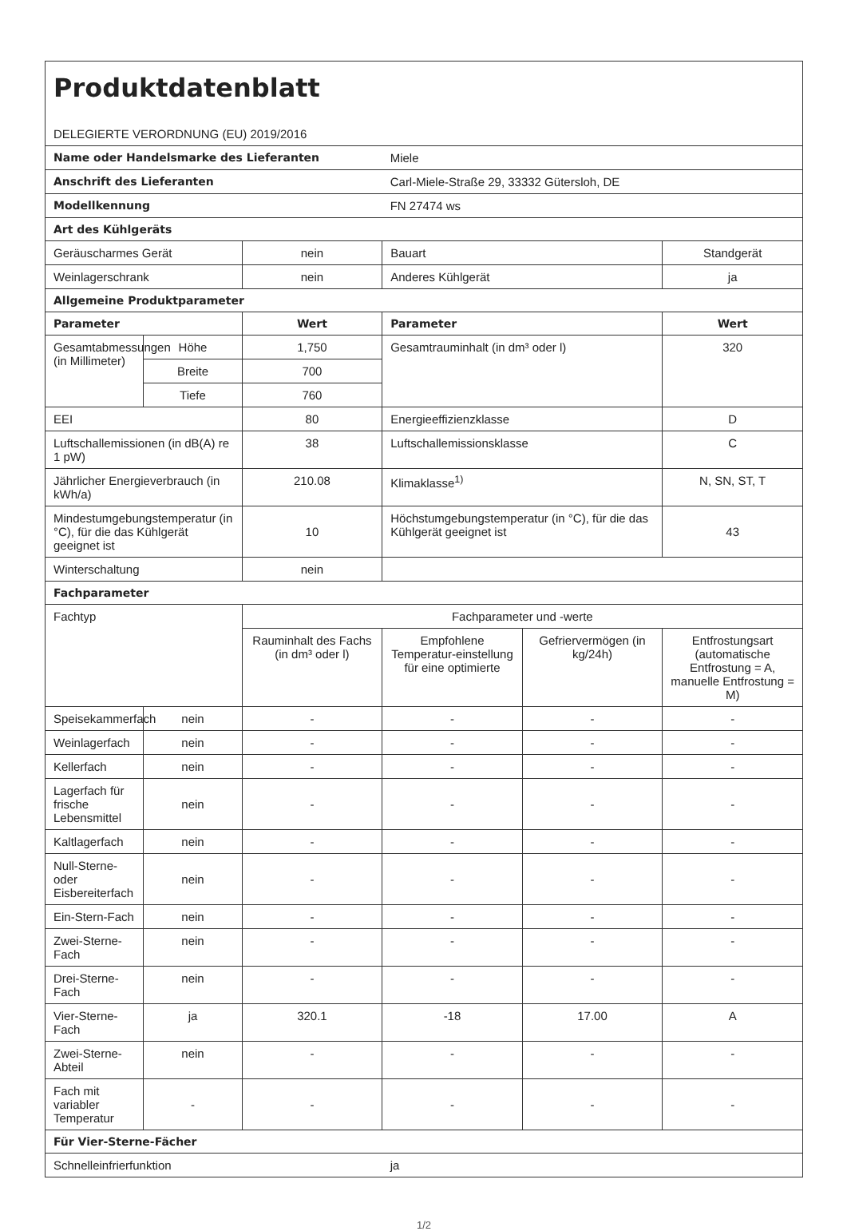| Produktdatenblatt DELEGIERTE VERORDNUNG (EU) 2019/2016 | | | | | |
| Name oder Handelsmarke des Lieferanten | | | Miele | | |
| Anschrift des Lieferanten | | | Carl-Miele-Straße 29, 33332 Gütersloh, DE | | |
| Modellkennung | | | FN 27474 ws | | |
| Art des Kühlgeräts | | | | | |
| Geräuscharmes Gerät | | nein | Bauart | | Standgerät |
| Weinlagerschrank | | nein | Anderes Kühlgerät | | ja |
| Allgemeine Produktparameter | | | | | |
| Parameter | | Wert | Parameter | | Wert |
| Gesamtabmessungen (in Millimeter) | Höhe | 1,750 | Gesamtrauminhalt (in dm³ oder l) | | 320 |
| | Breite | 700 | | | |
| | Tiefe | 760 | | | |
| EEI | | 80 | Energieeffizienzklasse | | D |
| Luftschallemissionen (in dB(A) re 1 pW) | | 38 | Luftschallemissionsklasse | | C |
| Jährlicher Energieverbrauch (in kWh/a) | | 210.08 | Klimaklasse<sup>1)</sup> | | N, SN, ST, T |
| Mindestumgebungstemperatur (in °C), für die das Kühlgerät geeignet ist | | 10 | Höchstumgebungstemperatur (in °C), für die das Kühlgerät geeignet ist | | 43 |
| Winterschaltung | | nein | | | |
| Fachparameter | | | | | |
| Fachtyp | | Fachparameter und -werte | | | |
| | | Rauminhalt des Fachs (in dm³ oder l) | Empfohlene Temperatur-einstellung für eine optimierte | Gefriervermögen (in kg/24h) | Entfrostungsart (automatische Entfrostung = A, manuelle Entfrostung = M) |
| Speisekammerfach | nein | - | - | - | - |
| Weinlagerfach | nein | - | - | - | - |
| Kellerfach | nein | - | - | - | - |
| Lagerfach für frische Lebensmittel | nein | - | - | - | - |
| Kaltlagerfach | nein | - | - | - | - |
| Null-Sterne- oder Eisbereiterfach | nein | - | - | - | - |
| Ein-Stern-Fach | nein | - | - | - | - |
| Zwei-Sterne-Fach | nein | - | - | - | - |
| Drei-Sterne-Fach | nein | - | - | - | - |
| Vier-Sterne-Fach | ja | 320.1 | -18 | 17.00 | A |
| Zwei-Sterne-Abteil | nein | - | - | - | - |
| Fach mit variabler Temperatur | - | - | - | - | - |
| Für Vier-Sterne-Fächer | | | | | |
| Schnelleinfrierfunktion | | | ja | | |
1/2